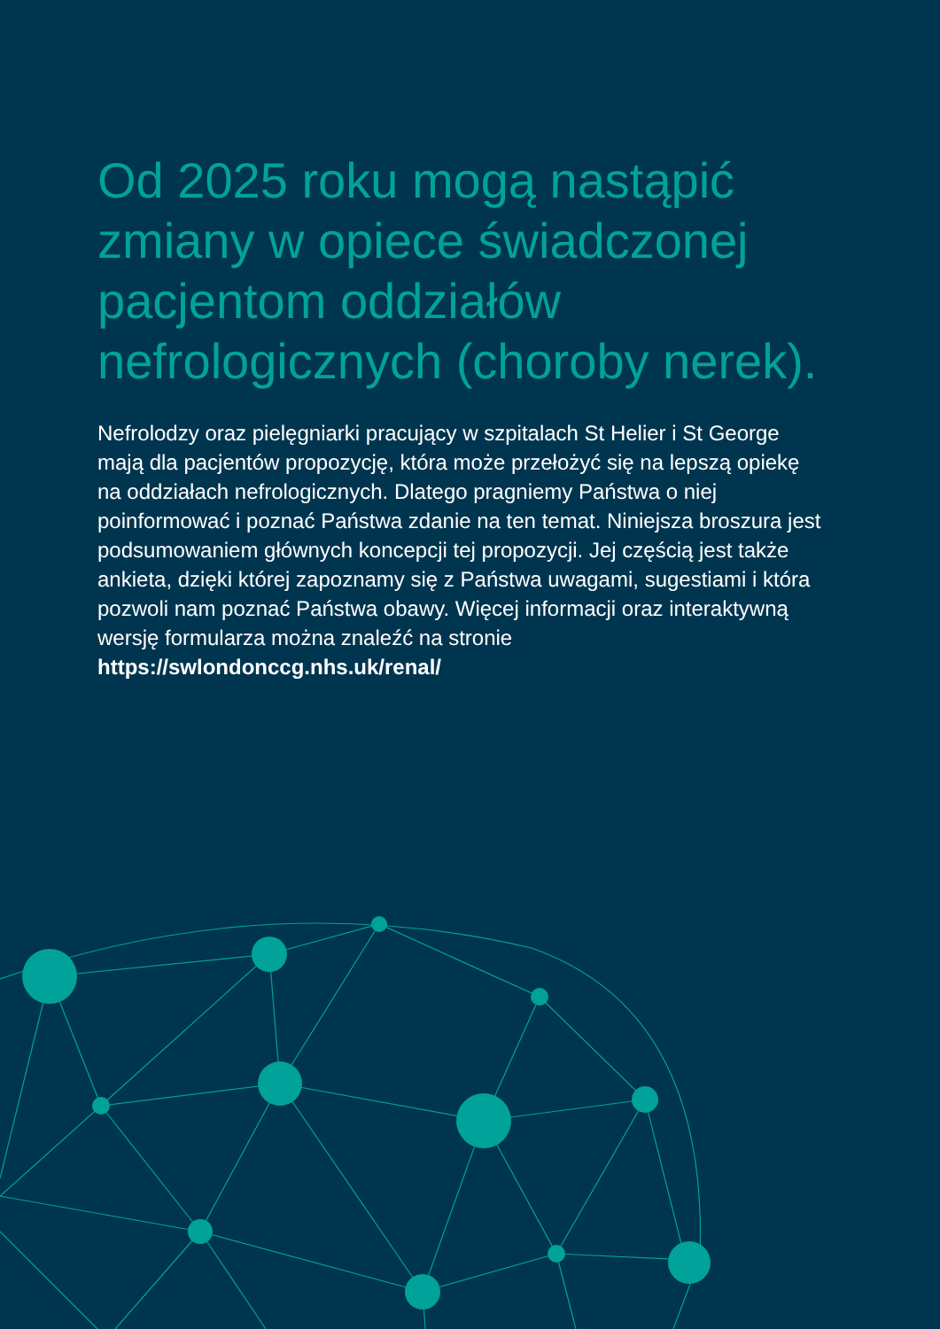Od 2025 roku mogą nastąpić zmiany w opiece świadczonej pacjentom oddziałów nefrologicznych (choroby nerek).
Nefrolodzy oraz pielęgniarki pracujący w szpitalach St Helier i St George mają dla pacjentów propozycję, która może przełożyć się na lepszą opiekę na oddziałach nefrologicznych. Dlatego pragniemy Państwa o niej poinformować i poznać Państwa zdanie na ten temat. Niniejsza broszura jest podsumowaniem głównych koncepcji tej propozycji. Jej częścią jest także ankieta, dzięki której zapoznamy się z Państwa uwagami, sugestiami i która pozwoli nam poznać Państwa obawy. Więcej informacji oraz interaktywną wersję formularza można znaleźć na stronie https://swlondonccg.nhs.uk/renal/